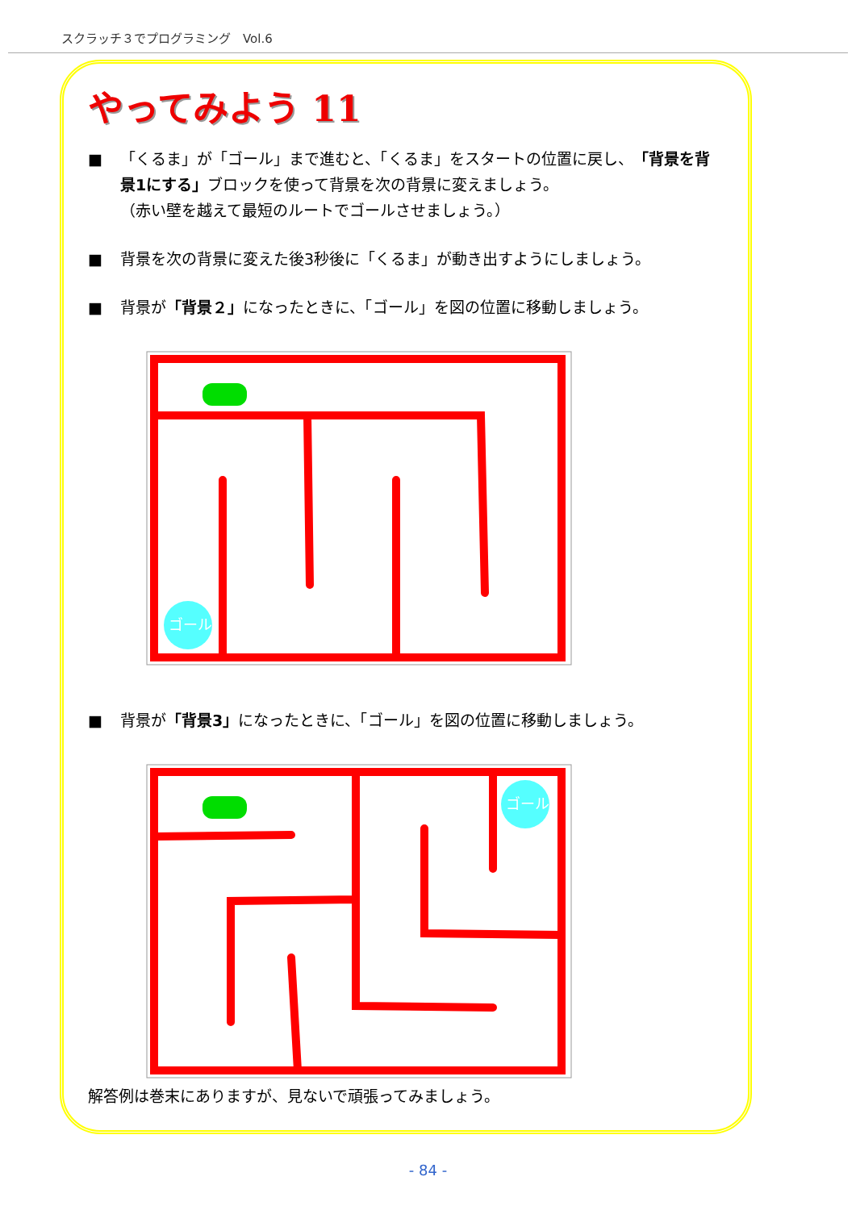スクラッチ３でプログラミング　Vol.6
やってみよう 11
■ 「くるま」が「ゴール」まで進むと、「くるま」をスタートの位置に戻し、「背景を背景1にする」ブロックを使って背景を次の背景に変えましょう。
（赤い壁を越えて最短のルートでゴールさせましょう。）
■ 背景を次の背景に変えた後3秒後に「くるま」が動き出すようにしましょう。
■ 背景が「背景２」になったときに、「ゴール」を図の位置に移動しましょう。
ゴール
■ 背景が「背景3」になったときに、「ゴール」を図の位置に移動しましょう。
ゴール
解答例は巻末にありますが、見ないで頑張ってみましょう。
- 84 -